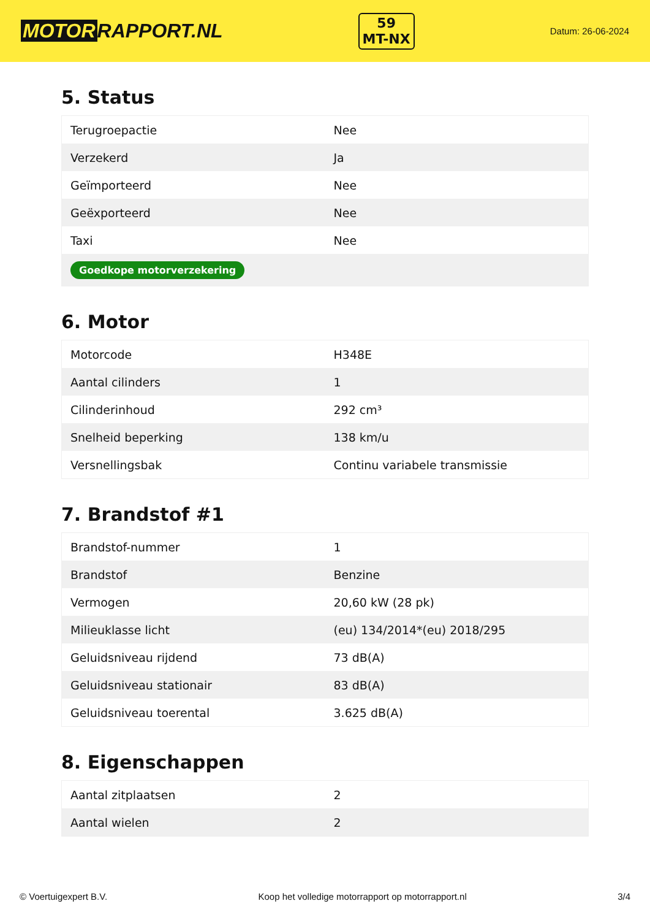MOTOR RAPPORT.NL
59
MT-NX
Datum: 26-06-2024
5. Status
| Terugroepactie | Nee |
| Verzekerd | Ja |
| Geïmporteerd | Nee |
| Geëxporteerd | Nee |
| Taxi | Nee |
| Goedkope motorverzekering | |
6. Motor
| Motorcode | H348E |
| Aantal cilinders | 1 |
| Cilinderinhoud | 292 cm³ |
| Snelheid beperking | 138 km/u |
| Versnellingsbak | Continu variabele transmissie |
7. Brandstof #1
| Brandstof-nummer | 1 |
| Brandstof | Benzine |
| Vermogen | 20,60 kW (28 pk) |
| Milieuklasse licht | (eu) 134/2014*(eu) 2018/295 |
| Geluidsniveau rijdend | 73 dB(A) |
| Geluidsniveau stationair | 83 dB(A) |
| Geluidsniveau toerental | 3.625 dB(A) |
8. Eigenschappen
| Aantal zitplaatsen | 2 |
| Aantal wielen | 2 |
© Voertuigexpert B.V. Koop het volledige motorrapport op motorrapport.nl 3/4